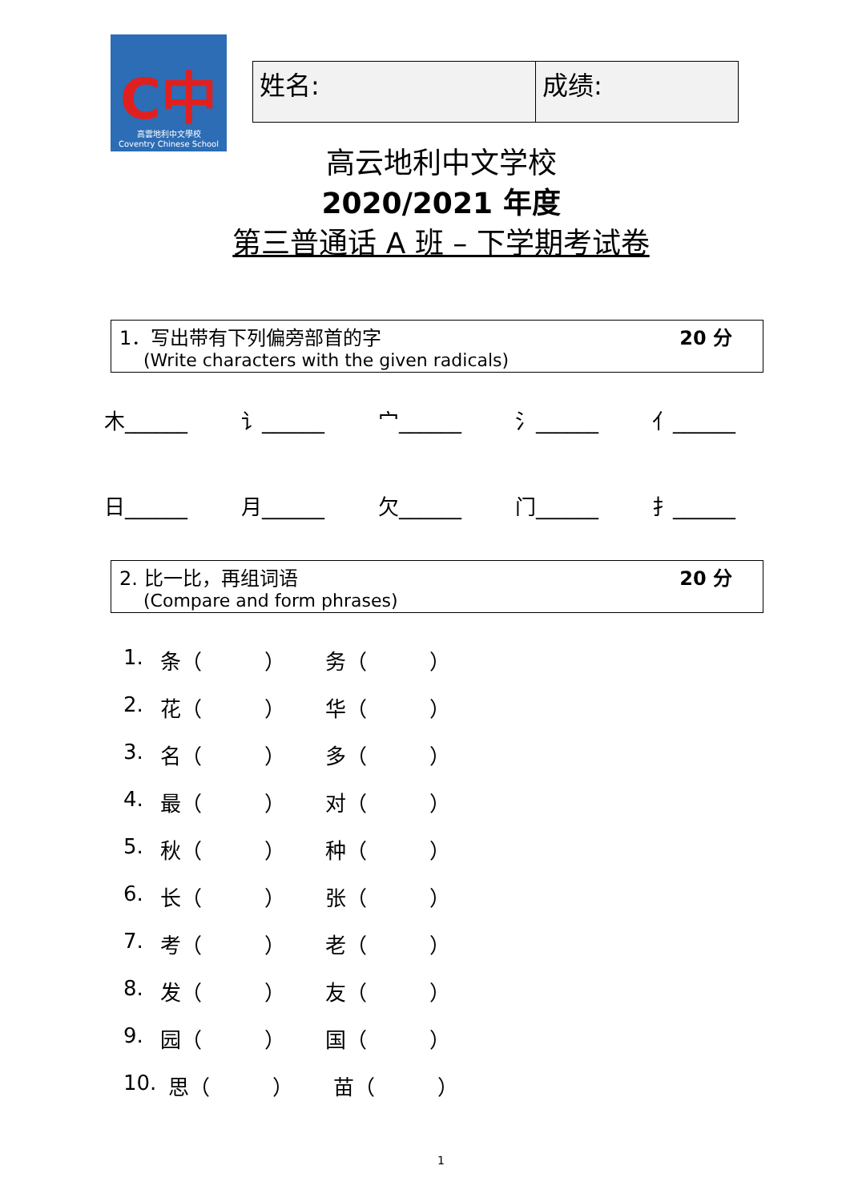C中
高雲地利中文學校
Coventry Chinese School
| 姓名: | 成绩: |
高云地利中文学校
2020/2021 年度
第三普通话 A 班 – 下学期考试卷
1．写出带有下列偏旁部首的字
(Write characters with the given radicals)
20 分
木______ 讠______ 宀______ 氵______ 亻______
日______ 月______ 欠______ 门______ 扌______
2. 比一比，再组词语
(Compare and form phrases)
20 分
1. 条（　　　） 务（　　　）
2. 花（　　　） 华（　　　）
3. 名（　　　） 多（　　　）
4. 最（　　　） 对（　　　）
5. 秋（　　　） 种（　　　）
6. 长（　　　） 张（　　　）
7. 考（　　　） 老（　　　）
8. 发（　　　） 友（　　　）
9. 园（　　　） 国（　　　）
10. 思（　　　） 苗（　　　）
1